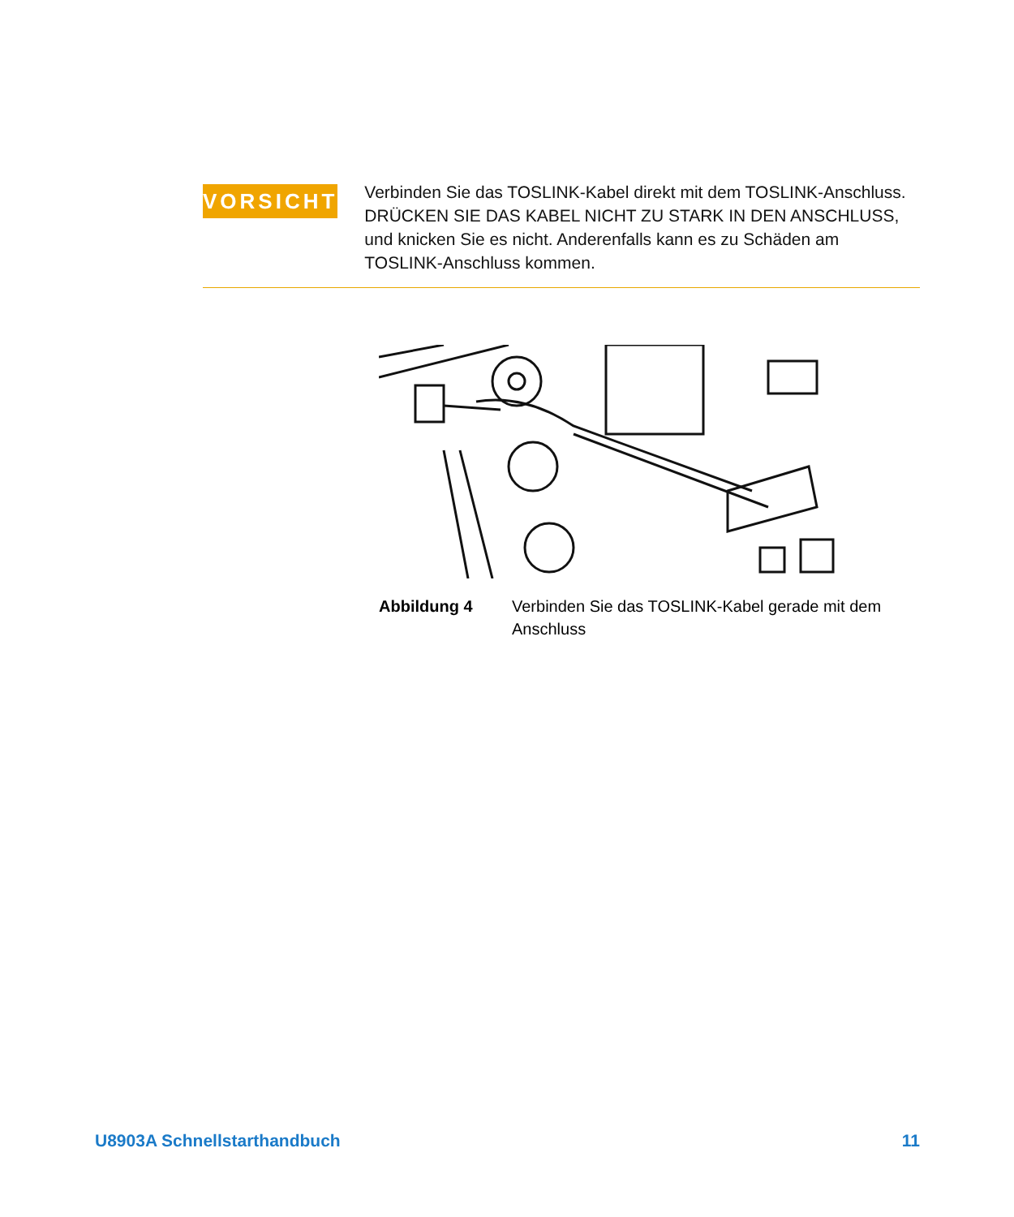VORSICHT
Verbinden Sie das TOSLINK-Kabel direkt mit dem TOSLINK-Anschluss. DRÜCKEN SIE DAS KABEL NICHT ZU STARK IN DEN ANSCHLUSS, und knicken Sie es nicht. Anderenfalls kann es zu Schäden am TOSLINK-Anschluss kommen.
Abbildung 4 Verbinden Sie das TOSLINK-Kabel gerade mit dem
Anschluss
U8903A Schnellstarthandbuch 11